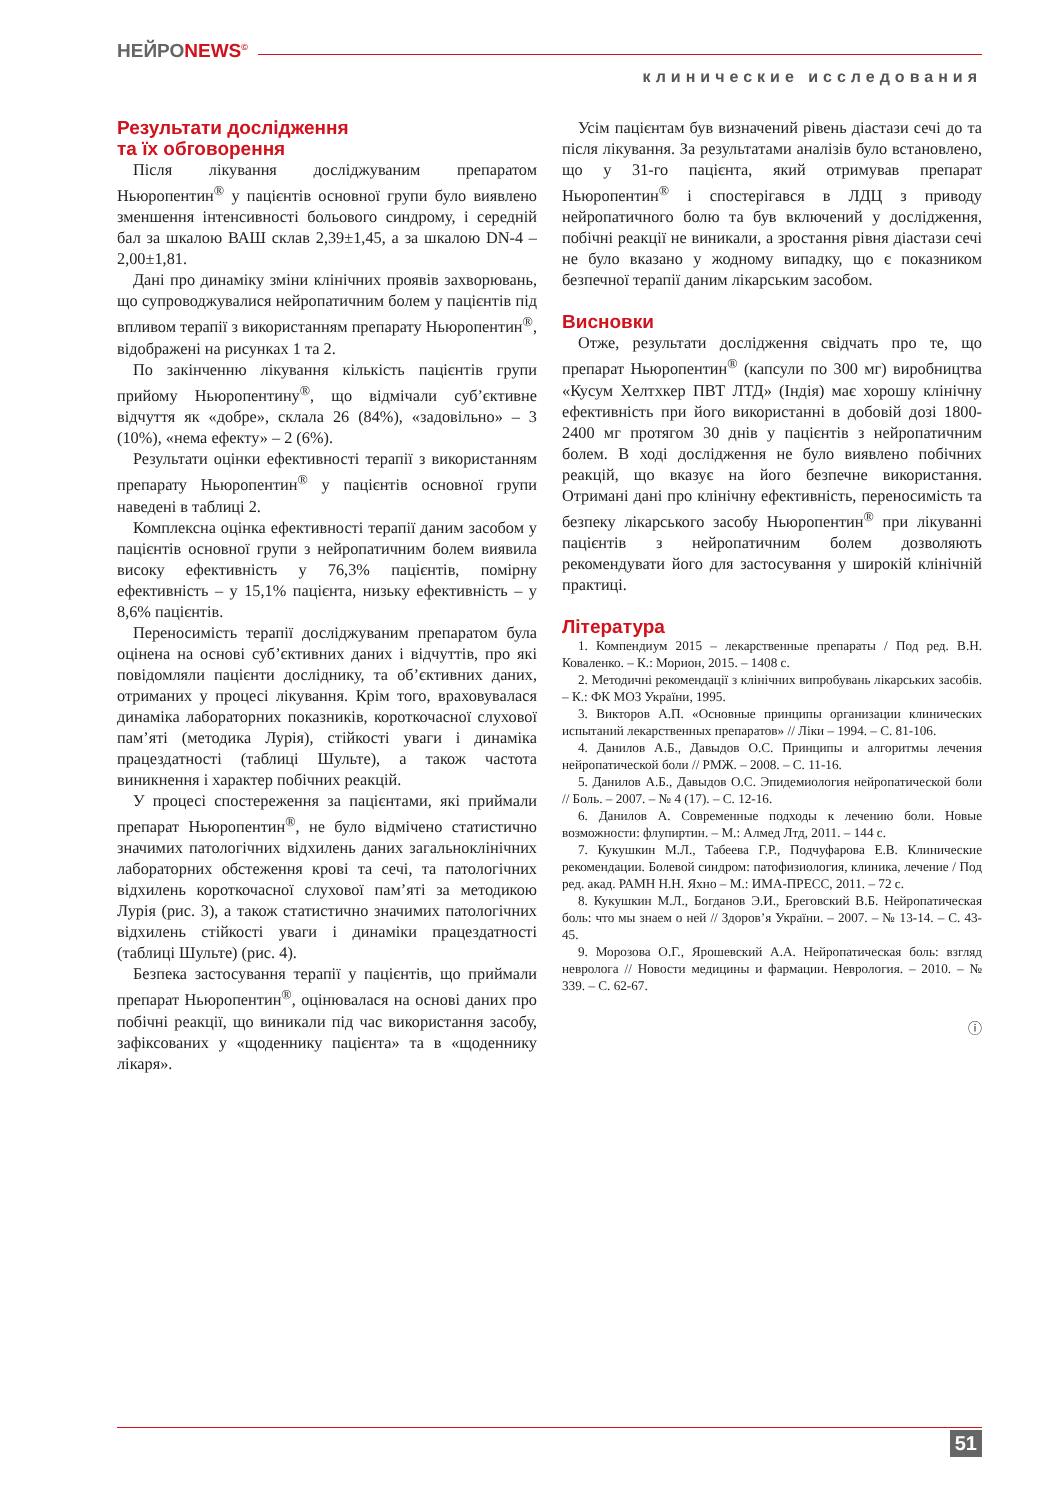НЕЙРОNEWS<sup>©</sup>
клинические исследования
Результати дослідження
та їх обговорення
Після лікування досліджуваним препаратом Ньюропентин<sup>®</sup> у пацієнтів основної групи було виявлено зменшення інтенсивності больового синдрому, і середній бал за шкалою ВАШ склав 2,39±1,45, а за шкалою DN-4 – 2,00±1,81.
Дані про динаміку зміни клінічних проявів захворювань, що супроводжувалися нейропатичним болем у пацієнтів під впливом терапії з використанням препарату Ньюропентин<sup>®</sup>, відображені на рисунках 1 та 2.
По закінченню лікування кількість пацієнтів групи прийому Ньюропентину<sup>®</sup>, що відмічали суб’єктивне відчуття як «добре», склала 26 (84%), «задовільно» – 3 (10%), «нема ефекту» – 2 (6%).
Результати оцінки ефективності терапії з використанням препарату Ньюропентин<sup>®</sup> у пацієнтів основної групи наведені в таблиці 2.
Комплексна оцінка ефективності терапії даним засобом у пацієнтів основної групи з нейропатичним болем виявила високу ефективність у 76,3% пацієнтів, помірну ефективність – у 15,1% пацієнта, низьку ефективність – у 8,6% пацієнтів.
Переносимість терапії досліджуваним препаратом була оцінена на основі суб’єктивних даних і відчуттів, про які повідомляли пацієнти досліднику, та об’єктивних даних, отриманих у процесі лікування. Крім того, враховувалася динаміка лабораторних показників, короткочасної слухової пам’яті (методика Лурія), стійкості уваги і динаміка працездатності (таблиці Шульте), а також частота виникнення і характер побічних реакцій.
У процесі спостереження за пацієнтами, які приймали препарат Ньюропентин<sup>®</sup>, не було відмічено статистично значимих патологічних відхилень даних загальноклінічних лабораторних обстеження крові та сечі, та патологічних відхилень короткочасної слухової пам’яті за методикою Лурія (рис. 3), а також статистично значимих патологічних відхилень стійкості уваги і динаміки працездатності (таблиці Шульте) (рис. 4).
Безпека застосування терапії у пацієнтів, що приймали препарат Ньюропентин<sup>®</sup>, оцінювалася на основі даних про побічні реакції, що виникали під час використання засобу, зафіксованих у «щоденнику пацієнта» та в «щоденнику лікаря».
Усім пацієнтам був визначений рівень діастази сечі до та після лікування. За результатами аналізів було встановлено, що у 31-го пацієнта, який отримував препарат Ньюропентин<sup>®</sup> і спостерігався в ЛДЦ з приводу нейропатичного болю та був включений у дослідження, побічні реакції не виникали, а зростання рівня діастази сечі не було вказано у жодному випадку, що є показником безпечної терапії даним лікарським засобом.
Висновки
Отже, результати дослідження свідчать про те, що препарат Ньюропентин<sup>®</sup> (капсули по 300 мг) виробництва «Кусум Хелтхкер ПВТ ЛТД» (Індія) має хорошу клінічну ефективність при його використанні в добовій дозі 1800-2400 мг протягом 30 днів у пацієнтів з нейропатичним болем. В ході дослідження не було виявлено побічних реакцій, що вказує на його безпечне використання. Отримані дані про клінічну ефективність, переносимість та безпеку лікарського засобу Ньюропентин<sup>®</sup> при лікуванні пацієнтів з нейропатичним болем дозволяють рекомендувати його для застосування у широкій клінічній практиці.
Література
1. Компендиум 2015 – лекарственные препараты / Под ред. В.Н. Коваленко. – К.: Морион, 2015. – 1408 с.
2. Методичні рекомендації з клінічних випробувань лікарських засобів. – К.: ФК МОЗ України, 1995.
3. Викторов А.П. «Основные принципы организации клинических испытаний лекарственных препаратов» // Ліки – 1994. – С. 81-106.
4. Данилов А.Б., Давыдов О.С. Принципы и алгоритмы лечения нейропатической боли // РМЖ. – 2008. – С. 11-16.
5. Данилов А.Б., Давыдов О.С. Эпидемиология нейропатической боли // Боль. – 2007. – № 4 (17). – С. 12-16.
6. Данилов А. Современные подходы к лечению боли. Новые возможности: флупиртин. – М.: Алмед Лтд, 2011. – 144 с.
7. Кукушкин М.Л., Табеева Г.Р., Подчуфарова Е.В. Клинические рекомендации. Болевой синдром: патофизиология, клиника, лечение / Под ред. акад. РАМН Н.Н. Яхно – М.: ИМА-ПРЕСС, 2011. – 72 с.
8. Кукушкин М.Л., Богданов Э.И., Бреговский В.Б. Нейропатическая боль: что мы знаем о ней // Здоров’я України. – 2007. – № 13-14. – С. 43-45.
9. Морозова О.Г., Ярошевский А.А. Нейропатическая боль: взгляд невролога // Новости медицины и фармации. Неврология. – 2010. – № 339. – С. 62-67.
ⓘ
51